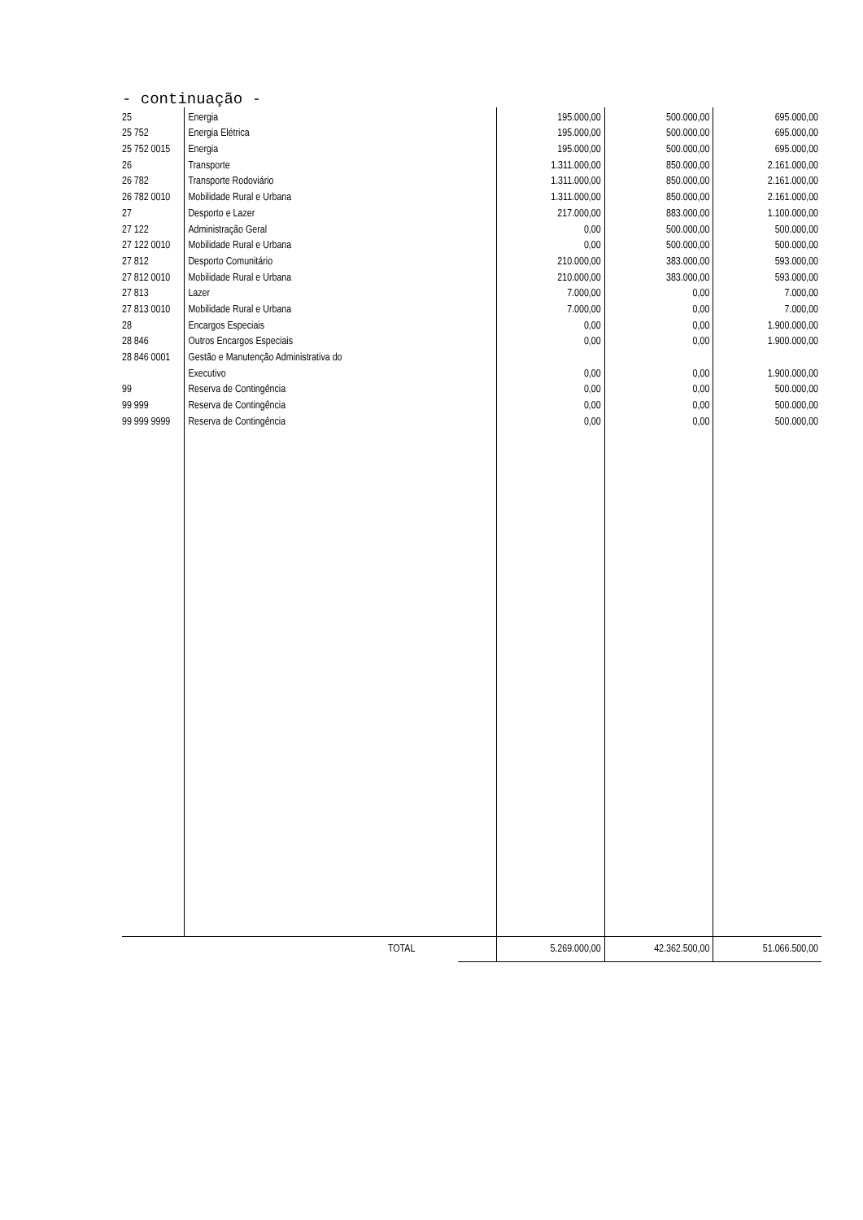- continuação -
| 25 | Energia | 195.000,00 | 500.000,00 | 695.000,00 |
| 25 752 | Energia Elétrica | 195.000,00 | 500.000,00 | 695.000,00 |
| 25 752 0015 | Energia | 195.000,00 | 500.000,00 | 695.000,00 |
| 26 | Transporte | 1.311.000,00 | 850.000,00 | 2.161.000,00 |
| 26 782 | Transporte Rodoviário | 1.311.000,00 | 850.000,00 | 2.161.000,00 |
| 26 782 0010 | Mobilidade Rural e Urbana | 1.311.000,00 | 850.000,00 | 2.161.000,00 |
| 27 | Desporto e Lazer | 217.000,00 | 883.000,00 | 1.100.000,00 |
| 27 122 | Administração Geral | 0,00 | 500.000,00 | 500.000,00 |
| 27 122 0010 | Mobilidade Rural e Urbana | 0,00 | 500.000,00 | 500.000,00 |
| 27 812 | Desporto Comunitário | 210.000,00 | 383.000,00 | 593.000,00 |
| 27 812 0010 | Mobilidade Rural e Urbana | 210.000,00 | 383.000,00 | 593.000,00 |
| 27 813 | Lazer | 7.000,00 | 0,00 | 7.000,00 |
| 27 813 0010 | Mobilidade Rural e Urbana | 7.000,00 | 0,00 | 7.000,00 |
| 28 | Encargos Especiais | 0,00 | 0,00 | 1.900.000,00 |
| 28 846 | Outros Encargos Especiais | 0,00 | 0,00 | 1.900.000,00 |
| 28 846 0001 | Gestão e Manutenção Administrativa do | | | |
| | Executivo | 0,00 | 0,00 | 1.900.000,00 |
| 99 | Reserva de Contingência | 0,00 | 0,00 | 500.000,00 |
| 99 999 | Reserva de Contingência | 0,00 | 0,00 | 500.000,00 |
| 99 999 9999 | Reserva de Contingência | 0,00 | 0,00 | 500.000,00 |
| | TOTAL | 5.269.000,00 | 42.362.500,00 | 51.066.500,00 |